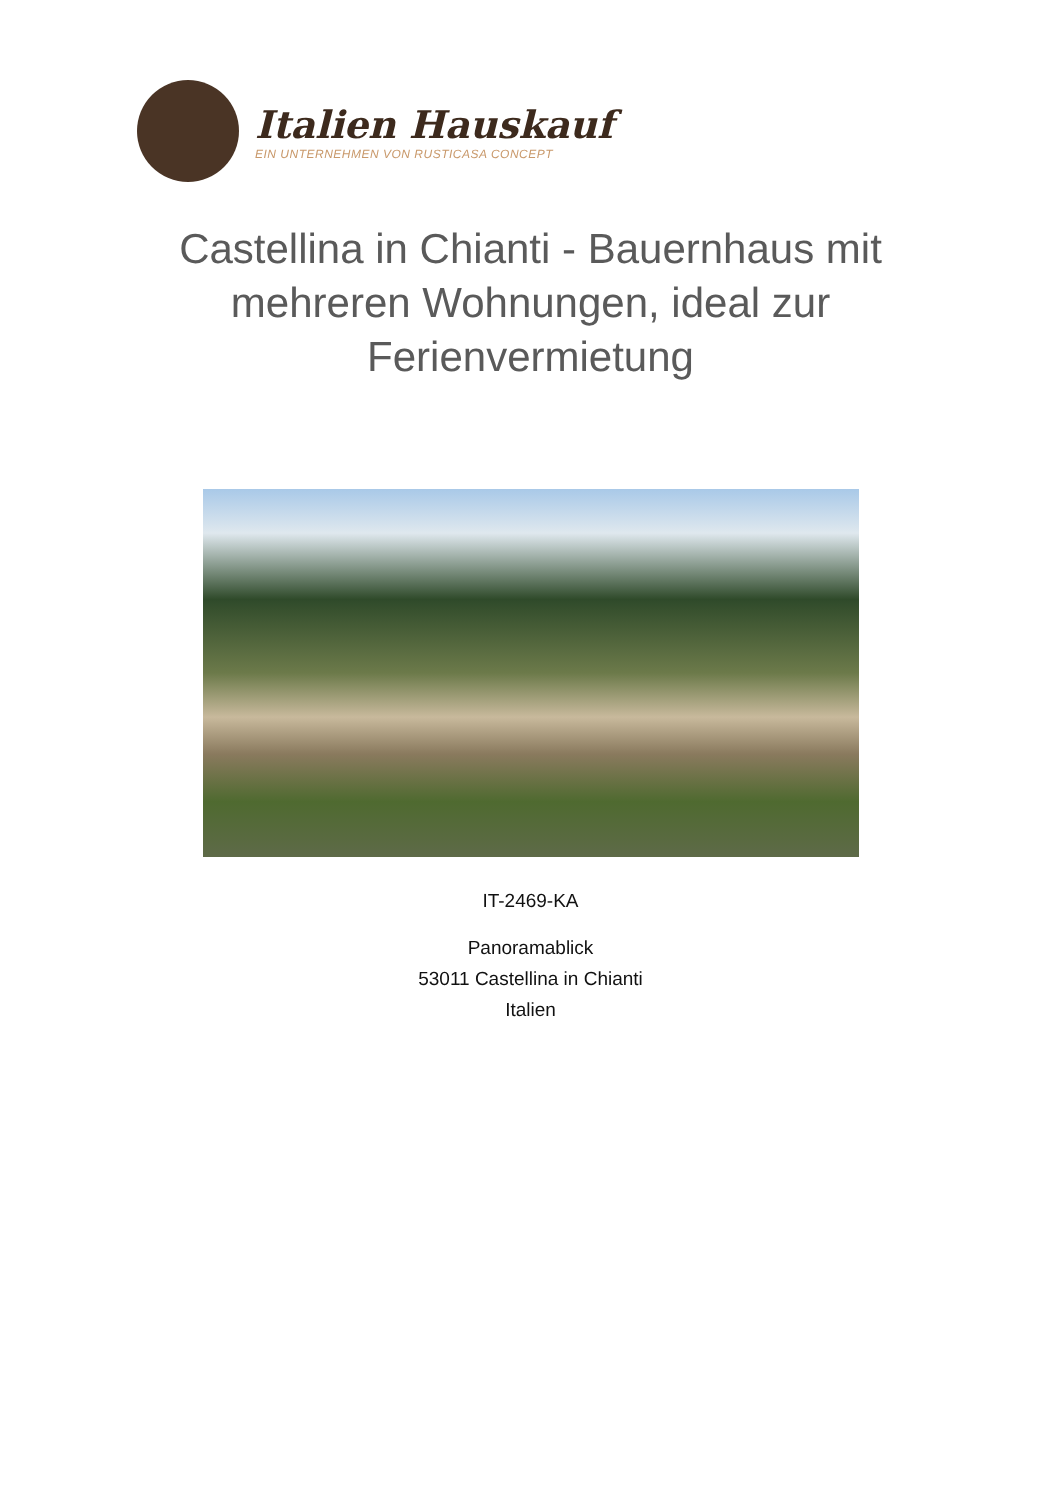Italien Hauskauf
EIN UNTERNEHMEN VON RUSTICASA CONCEPT
Castellina in Chianti - Bauernhaus mit mehreren Wohnungen, ideal zur Ferienvermietung
IT-2469-KA
Panoramablick
53011 Castellina in Chianti
Italien